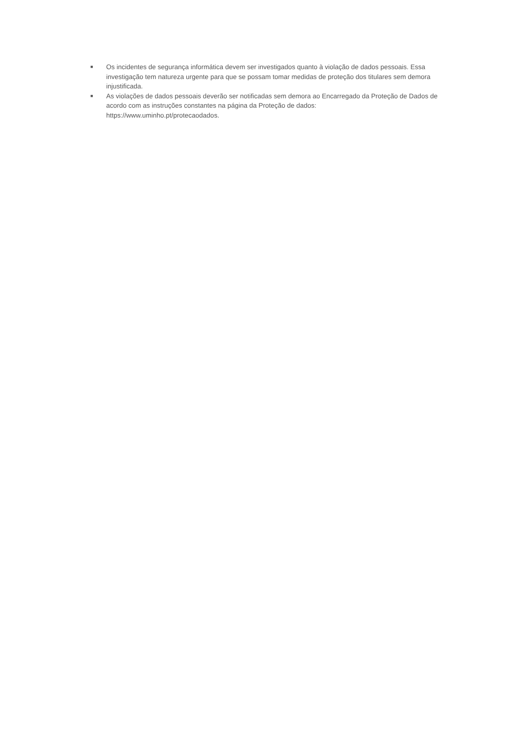■ Os incidentes de segurança informática devem ser investigados quanto à violação de dados pessoais. Essa investigação tem natureza urgente para que se possam tomar medidas de proteção dos titulares sem demora injustificada.
■ As violações de dados pessoais deverão ser notificadas sem demora ao Encarregado da Proteção de Dados de acordo com as instruções constantes na página da Proteção de dados:
https://www.uminho.pt/protecaodados.